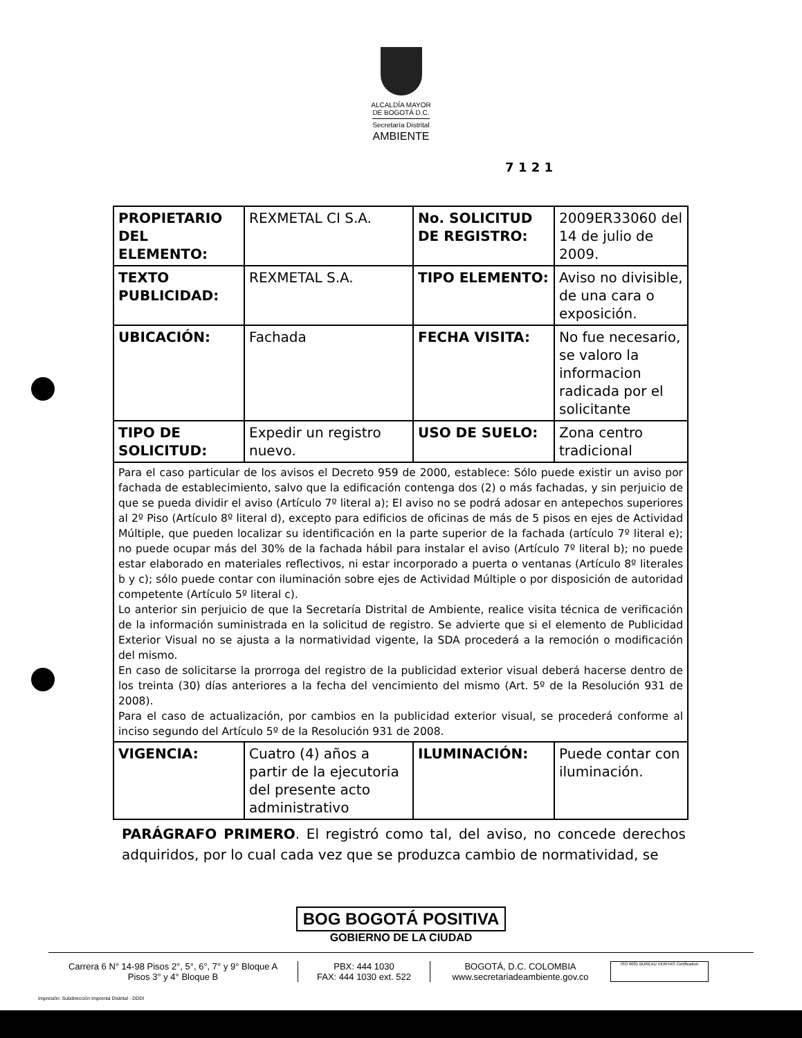ALCALDÍA MAYOR
DE BOGOTÁ D.C.
Secretaría Distrital
AMBIENTE
7 1 2 1
| PROPIETARIO DEL ELEMENTO: | REXMETAL CI S.A. | No. SOLICITUD DE REGISTRO: | 2009ER33060 del 14 de julio de 2009. |
| TEXTO PUBLICIDAD: | REXMETAL S.A. | TIPO ELEMENTO: | Aviso no divisible, de una cara o exposición. |
| UBICACIÓN: | Fachada | FECHA VISITA: | No fue necesario, se valoro la informacion radicada por el solicitante |
| TIPO DE SOLICITUD: | Expedir un registro nuevo. | USO DE SUELO: | Zona centro tradicional |
| Para el caso particular de los avisos el Decreto 959 de 2000, establece: Sólo puede existir un aviso por fachada de establecimiento, salvo que la edificación contenga dos (2) o más fachadas, y sin perjuicio de que se pueda dividir el aviso (Artículo 7º literal a); El aviso no se podrá adosar en antepechos superiores al 2º Piso (Artículo 8º literal d), excepto para edificios de oficinas de más de 5 pisos en ejes de Actividad Múltiple, que pueden localizar su identificación en la parte superior de la fachada (artículo 7º literal e); no puede ocupar más del 30% de la fachada hábil para instalar el aviso (Artículo 7º literal b); no puede estar elaborado en materiales reflectivos, ni estar incorporado a puerta o ventanas (Artículo 8º literales b y c); sólo puede contar con iluminación sobre ejes de Actividad Múltiple o por disposición de autoridad competente (Artículo 5º literal c). Lo anterior sin perjuicio de que la Secretaría Distrital de Ambiente, realice visita técnica de verificación de la información suministrada en la solicitud de registro. Se advierte que si el elemento de Publicidad Exterior Visual no se ajusta a la normatividad vigente, la SDA procederá a la remoción o modificación del mismo. En caso de solicitarse la prorroga del registro de la publicidad exterior visual deberá hacerse dentro de los treinta (30) días anteriores a la fecha del vencimiento del mismo (Art. 5º de la Resolución 931 de 2008). Para el caso de actualización, por cambios en la publicidad exterior visual, se procederá conforme al inciso segundo del Artículo 5º de la Resolución 931 de 2008. | | | |
| VIGENCIA: | Cuatro (4) años a partir de la ejecutoria del presente acto administrativo | ILUMINACIÓN: | Puede contar con iluminación. |
PARÁGRAFO PRIMERO. El registró como tal, del aviso, no concede derechos adquiridos, por lo cual cada vez que se produzca cambio de normatividad, se
BOG BOGOTÁ POSITIVA
GOBIERNO DE LA CIUDAD
Carrera 6 N° 14-98 Pisos 2°, 5°, 6°, 7° y 9° Bloque A
Pisos 3° y 4° Bloque B
PBX: 444 1030
FAX: 444 1030 ext. 522
BOGOTÁ, D.C. COLOMBIA
www.secretariadeambiente.gov.co
ISO 9001 BUREAU VERITAS Certification
Impresión: Subdirección Imprenta Distrital - DDDI